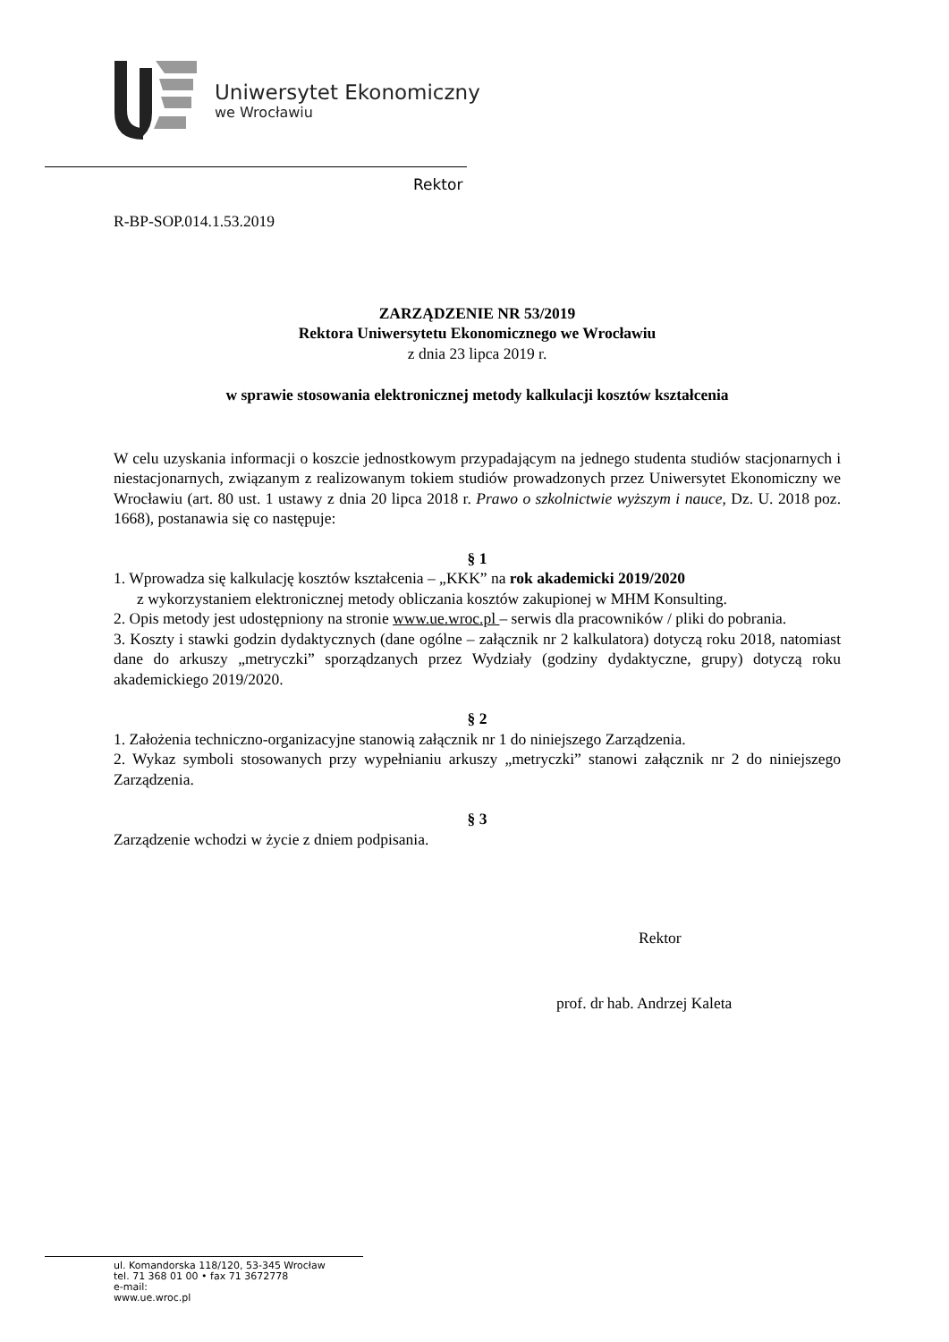Uniwersytet Ekonomiczny
we Wrocławiu
Rektor
R-BP-SOP.014.1.53.2019
ZARZĄDZENIE NR 53/2019
Rektora Uniwersytetu Ekonomicznego we Wrocławiu
z dnia 23 lipca 2019 r.
w sprawie stosowania elektronicznej metody kalkulacji kosztów kształcenia
W celu uzyskania informacji o koszcie jednostkowym przypadającym na jednego studenta studiów stacjonarnych i niestacjonarnych, związanym z realizowanym tokiem studiów prowadzonych przez Uniwersytet Ekonomiczny we Wrocławiu (art. 80 ust. 1 ustawy z dnia 20 lipca 2018 r. Prawo o szkolnictwie wyższym i nauce, Dz. U. 2018 poz. 1668), postanawia się co następuje:
§ 1
1. Wprowadza się kalkulację kosztów kształcenia – „KKK” na rok akademicki 2019/2020
z wykorzystaniem elektronicznej metody obliczania kosztów zakupionej w MHM Konsulting.
2. Opis metody jest udostępniony na stronie www.ue.wroc.pl – serwis dla pracowników / pliki do pobrania.
3. Koszty i stawki godzin dydaktycznych (dane ogólne – załącznik nr 2 kalkulatora) dotyczą roku 2018, natomiast dane do arkuszy „metryczki” sporządzanych przez Wydziały (godziny dydaktyczne, grupy) dotyczą roku akademickiego 2019/2020.
§ 2
1. Założenia techniczno-organizacyjne stanowią załącznik nr 1 do niniejszego Zarządzenia.
2. Wykaz symboli stosowanych przy wypełnianiu arkuszy „metryczki” stanowi załącznik nr 2 do niniejszego Zarządzenia.
§ 3
Zarządzenie wchodzi w życie z dniem podpisania.
Rektor
prof. dr hab. Andrzej Kaleta
ul. Komandorska 118/120, 53-345 Wrocław
tel. 71 368 01 00 • fax 71 3672778
e-mail:
www.ue.wroc.pl